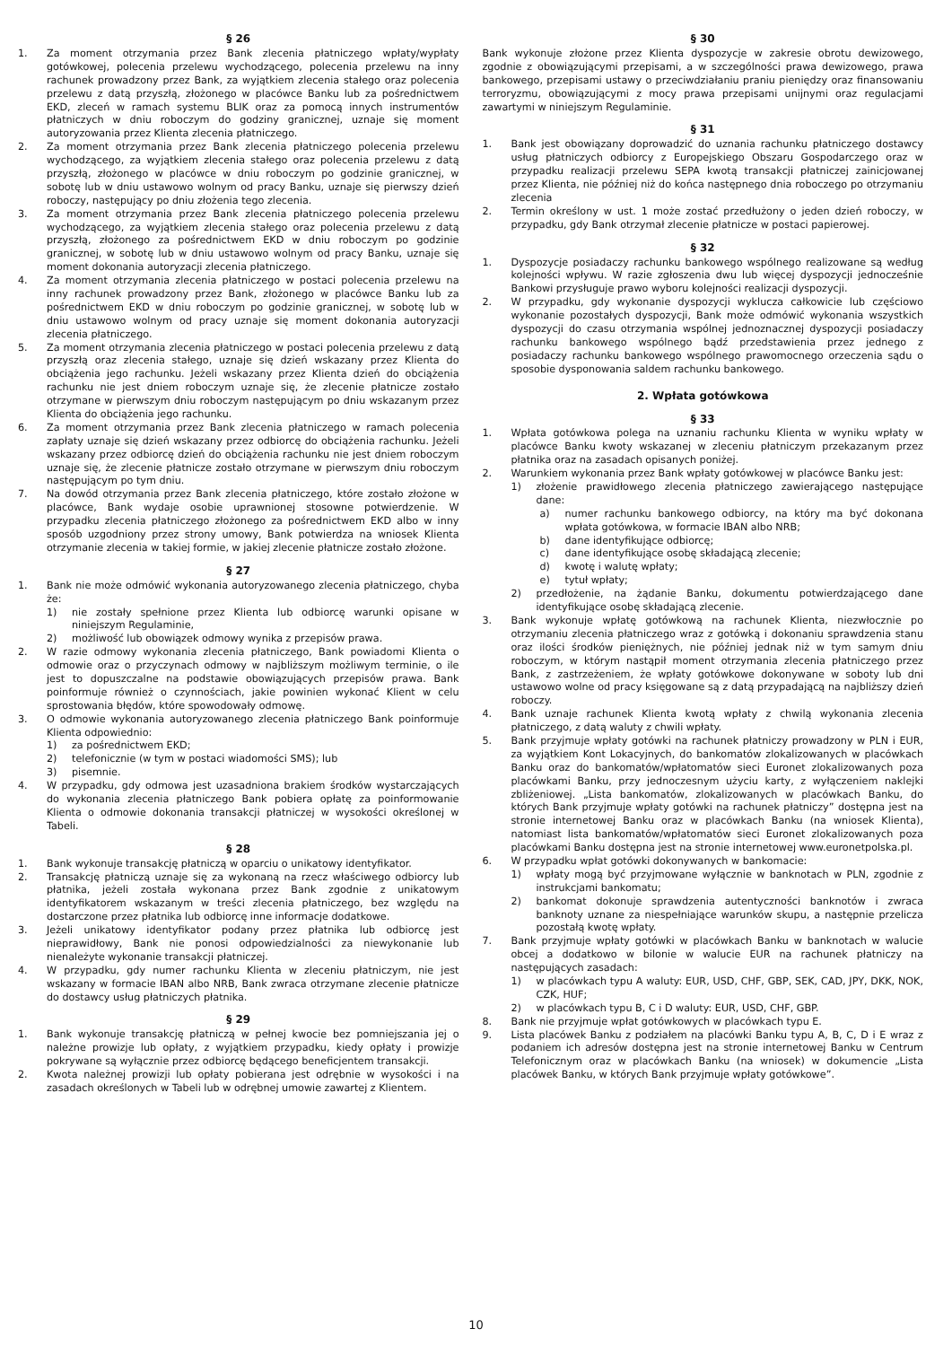§ 26
1. Za moment otrzymania przez Bank zlecenia płatniczego wpłaty/wypłaty gotówkowej, polecenia przelewu wychodzącego, polecenia przelewu na inny rachunek prowadzony przez Bank, za wyjątkiem zlecenia stałego oraz polecenia przelewu z datą przyszłą, złożonego w placówce Banku lub za pośrednictwem EKD, zleceń w ramach systemu BLIK oraz za pomocą innych instrumentów płatniczych w dniu roboczym do godziny granicznej, uznaje się moment autoryzowania przez Klienta zlecenia płatniczego.
2. Za moment otrzymania przez Bank zlecenia płatniczego polecenia przelewu wychodzącego, za wyjątkiem zlecenia stałego oraz polecenia przelewu z datą przyszłą, złożonego w placówce w dniu roboczym po godzinie granicznej, w sobotę lub w dniu ustawowo wolnym od pracy Banku, uznaje się pierwszy dzień roboczy, następujący po dniu złożenia tego zlecenia.
3. Za moment otrzymania przez Bank zlecenia płatniczego polecenia przelewu wychodzącego, za wyjątkiem zlecenia stałego oraz polecenia przelewu z datą przyszłą, złożonego za pośrednictwem EKD w dniu roboczym po godzinie granicznej, w sobotę lub w dniu ustawowo wolnym od pracy Banku, uznaje się moment dokonania autoryzacji zlecenia płatniczego.
4. Za moment otrzymania zlecenia płatniczego w postaci polecenia przelewu na inny rachunek prowadzony przez Bank, złożonego w placówce Banku lub za pośrednictwem EKD w dniu roboczym po godzinie granicznej, w sobotę lub w dniu ustawowo wolnym od pracy uznaje się moment dokonania autoryzacji zlecenia płatniczego.
5. Za moment otrzymania zlecenia płatniczego w postaci polecenia przelewu z datą przyszłą oraz zlecenia stałego, uznaje się dzień wskazany przez Klienta do obciążenia jego rachunku. Jeżeli wskazany przez Klienta dzień do obciążenia rachunku nie jest dniem roboczym uznaje się, że zlecenie płatnicze zostało otrzymane w pierwszym dniu roboczym następującym po dniu wskazanym przez Klienta do obciążenia jego rachunku.
6. Za moment otrzymania przez Bank zlecenia płatniczego w ramach polecenia zapłaty uznaje się dzień wskazany przez odbiorcę do obciążenia rachunku. Jeżeli wskazany przez odbiorcę dzień do obciążenia rachunku nie jest dniem roboczym uznaje się, że zlecenie płatnicze zostało otrzymane w pierwszym dniu roboczym następującym po tym dniu.
7. Na dowód otrzymania przez Bank zlecenia płatniczego, które zostało złożone w placówce, Bank wydaje osobie uprawnionej stosowne potwierdzenie. W przypadku zlecenia płatniczego złożonego za pośrednictwem EKD albo w inny sposób uzgodniony przez strony umowy, Bank potwierdza na wniosek Klienta otrzymanie zlecenia w takiej formie, w jakiej zlecenie płatnicze zostało złożone.
§ 27
1. Bank nie może odmówić wykonania autoryzowanego zlecenia płatniczego, chyba że:
1) nie zostały spełnione przez Klienta lub odbiorcę warunki opisane w niniejszym Regulaminie,
2) możliwość lub obowiązek odmowy wynika z przepisów prawa.
2. W razie odmowy wykonania zlecenia płatniczego, Bank powiadomi Klienta o odmowie oraz o przyczynach odmowy w najbliższym możliwym terminie, o ile jest to dopuszczalne na podstawie obowiązujących przepisów prawa. Bank poinformuje również o czynnościach, jakie powinien wykonać Klient w celu sprostowania błędów, które spowodowały odmowę.
3. O odmowie wykonania autoryzowanego zlecenia płatniczego Bank poinformuje Klienta odpowiednio:
1) za pośrednictwem EKD;
2) telefonicznie (w tym w postaci wiadomości SMS); lub
3) pisemnie.
4. W przypadku, gdy odmowa jest uzasadniona brakiem środków wystarczających do wykonania zlecenia płatniczego Bank pobiera opłatę za poinformowanie Klienta o odmowie dokonania transakcji płatniczej w wysokości określonej w Tabeli.
§ 28
1. Bank wykonuje transakcję płatniczą w oparciu o unikatowy identyfikator.
2. Transakcję płatniczą uznaje się za wykonaną na rzecz właściwego odbiorcy lub płatnika, jeżeli została wykonana przez Bank zgodnie z unikatowym identyfikatorem wskazanym w treści zlecenia płatniczego, bez względu na dostarczone przez płatnika lub odbiorcę inne informacje dodatkowe.
3. Jeżeli unikatowy identyfikator podany przez płatnika lub odbiorcę jest nieprawidłowy, Bank nie ponosi odpowiedzialności za niewykonanie lub nienależyte wykonanie transakcji płatniczej.
4. W przypadku, gdy numer rachunku Klienta w zleceniu płatniczym, nie jest wskazany w formacie IBAN albo NRB, Bank zwraca otrzymane zlecenie płatnicze do dostawcy usług płatniczych płatnika.
§ 29
1. Bank wykonuje transakcję płatniczą w pełnej kwocie bez pomniejszania jej o należne prowizje lub opłaty, z wyjątkiem przypadku, kiedy opłaty i prowizje pokrywane są wyłącznie przez odbiorcę będącego beneficjentem transakcji.
2. Kwota należnej prowizji lub opłaty pobierana jest odrębnie w wysokości i na zasadach określonych w Tabeli lub w odrębnej umowie zawartej z Klientem.
§ 30
Bank wykonuje złożone przez Klienta dyspozycje w zakresie obrotu dewizowego, zgodnie z obowiązującymi przepisami, a w szczególności prawa dewizowego, prawa bankowego, przepisami ustawy o przeciwdziałaniu praniu pieniędzy oraz finansowaniu terroryzmu, obowiązującymi z mocy prawa przepisami unijnymi oraz regulacjami zawartymi w niniejszym Regulaminie.
§ 31
1. Bank jest obowiązany doprowadzić do uznania rachunku płatniczego dostawcy usług płatniczych odbiorcy z Europejskiego Obszaru Gospodarczego oraz w przypadku realizacji przelewu SEPA kwotą transakcji płatniczej zainicjowanej przez Klienta, nie później niż do końca następnego dnia roboczego po otrzymaniu zlecenia
2. Termin określony w ust. 1 może zostać przedłużony o jeden dzień roboczy, w przypadku, gdy Bank otrzymał zlecenie płatnicze w postaci papierowej.
§ 32
1. Dyspozycje posiadaczy rachunku bankowego wspólnego realizowane są według kolejności wpływu. W razie zgłoszenia dwu lub więcej dyspozycji jednocześnie Bankowi przysługuje prawo wyboru kolejności realizacji dyspozycji.
2. W przypadku, gdy wykonanie dyspozycji wyklucza całkowicie lub częściowo wykonanie pozostałych dyspozycji, Bank może odmówić wykonania wszystkich dyspozycji do czasu otrzymania wspólnej jednoznacznej dyspozycji posiadaczy rachunku bankowego wspólnego bądź przedstawienia przez jednego z posiadaczy rachunku bankowego wspólnego prawomocnego orzeczenia sądu o sposobie dysponowania saldem rachunku bankowego.
2. Wpłata gotówkowa
§ 33
1. Wpłata gotówkowa polega na uznaniu rachunku Klienta w wyniku wpłaty w placówce Banku kwoty wskazanej w zleceniu płatniczym przekazanym przez płatnika oraz na zasadach opisanych poniżej.
2. Warunkiem wykonania przez Bank wpłaty gotówkowej w placówce Banku jest:
1) złożenie prawidłowego zlecenia płatniczego zawierającego następujące dane:
a) numer rachunku bankowego odbiorcy, na który ma być dokonana wpłata gotówkowa, w formacie IBAN albo NRB;
b) dane identyfikujące odbiorcę;
c) dane identyfikujące osobę składającą zlecenie;
d) kwotę i walutę wpłaty;
e) tytuł wpłaty;
2) przedłożenie, na żądanie Banku, dokumentu potwierdzającego dane identyfikujące osobę składającą zlecenie.
3. Bank wykonuje wpłatę gotówkową na rachunek Klienta, niezwłocznie po otrzymaniu zlecenia płatniczego wraz z gotówką i dokonaniu sprawdzenia stanu oraz ilości środków pieniężnych, nie później jednak niż w tym samym dniu roboczym, w którym nastąpił moment otrzymania zlecenia płatniczego przez Bank, z zastrzeżeniem, że wpłaty gotówkowe dokonywane w soboty lub dni ustawowo wolne od pracy księgowane są z datą przypadającą na najbliższy dzień roboczy.
4. Bank uznaje rachunek Klienta kwotą wpłaty z chwilą wykonania zlecenia płatniczego, z datą waluty z chwili wpłaty.
5. Bank przyjmuje wpłaty gotówki na rachunek płatniczy prowadzony w PLN i EUR, za wyjątkiem Kont Lokacyjnych, do bankomatów zlokalizowanych w placówkach Banku oraz do bankomatów/wpłatomatów sieci Euronet zlokalizowanych poza placówkami Banku, przy jednoczesnym użyciu karty, z wyłączeniem naklejki zbliżeniowej. „Lista bankomatów, zlokalizowanych w placówkach Banku, do których Bank przyjmuje wpłaty gotówki na rachunek płatniczy” dostępna jest na stronie internetowej Banku oraz w placówkach Banku (na wniosek Klienta), natomiast lista bankomatów/wpłatomatów sieci Euronet zlokalizowanych poza placówkami Banku dostępna jest na stronie internetowej www.euronetpolska.pl.
6. W przypadku wpłat gotówki dokonywanych w bankomacie:
1) wpłaty mogą być przyjmowane wyłącznie w banknotach w PLN, zgodnie z instrukcjami bankomatu;
2) bankomat dokonuje sprawdzenia autentyczności banknotów i zwraca banknoty uznane za niespełniające warunków skupu, a następnie przelicza pozostałą kwotę wpłaty.
7. Bank przyjmuje wpłaty gotówki w placówkach Banku w banknotach w walucie obcej a dodatkowo w bilonie w walucie EUR na rachunek płatniczy na następujących zasadach:
1) w placówkach typu A waluty: EUR, USD, CHF, GBP, SEK, CAD, JPY, DKK, NOK, CZK, HUF;
2) w placówkach typu B, C i D waluty: EUR, USD, CHF, GBP.
8. Bank nie przyjmuje wpłat gotówkowych w placówkach typu E.
9. Lista placówek Banku z podziałem na placówki Banku typu A, B, C, D i E wraz z podaniem ich adresów dostępna jest na stronie internetowej Banku w Centrum Telefonicznym oraz w placówkach Banku (na wniosek) w dokumencie „Lista placówek Banku, w których Bank przyjmuje wpłaty gotówkowe”.
10